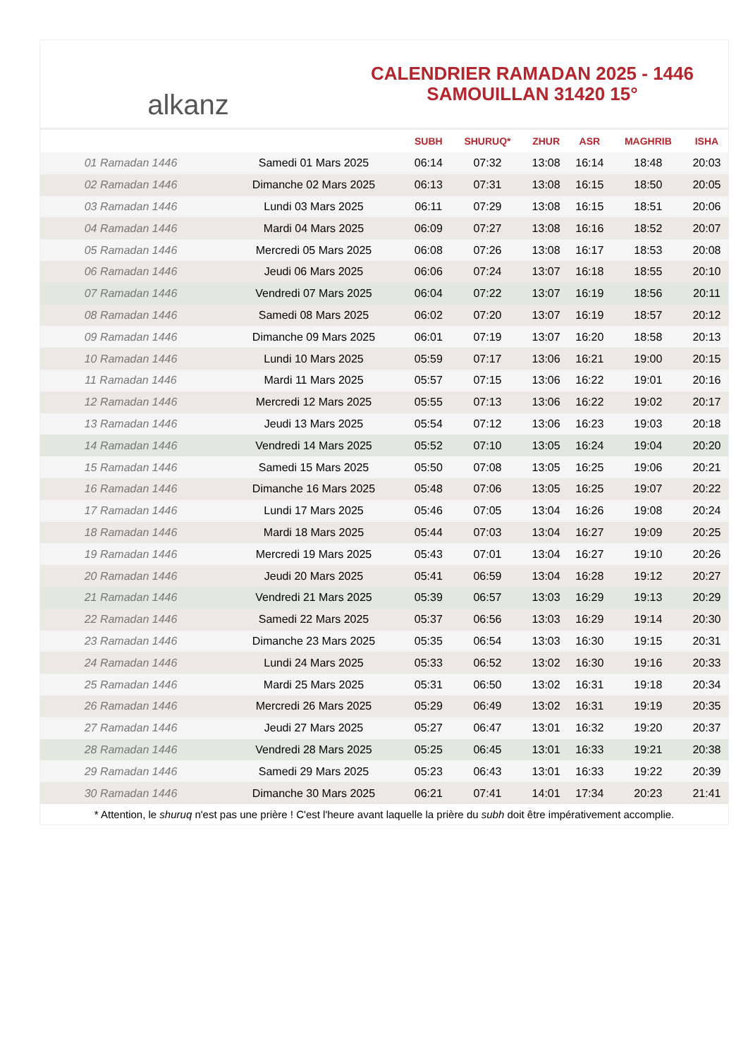alkanz
CALENDRIER RAMADAN 2025 - 1446
SAMOUILLAN 31420 15°
| | | SUBH | SHURUQ* | ZHUR | ASR | MAGHRIB | ISHA |
| --- | --- | --- | --- | --- | --- | --- | --- |
| 01 Ramadan 1446 | Samedi 01 Mars 2025 | 06:14 | 07:32 | 13:08 | 16:14 | 18:48 | 20:03 |
| 02 Ramadan 1446 | Dimanche 02 Mars 2025 | 06:13 | 07:31 | 13:08 | 16:15 | 18:50 | 20:05 |
| 03 Ramadan 1446 | Lundi 03 Mars 2025 | 06:11 | 07:29 | 13:08 | 16:15 | 18:51 | 20:06 |
| 04 Ramadan 1446 | Mardi 04 Mars 2025 | 06:09 | 07:27 | 13:08 | 16:16 | 18:52 | 20:07 |
| 05 Ramadan 1446 | Mercredi 05 Mars 2025 | 06:08 | 07:26 | 13:08 | 16:17 | 18:53 | 20:08 |
| 06 Ramadan 1446 | Jeudi 06 Mars 2025 | 06:06 | 07:24 | 13:07 | 16:18 | 18:55 | 20:10 |
| 07 Ramadan 1446 | Vendredi 07 Mars 2025 | 06:04 | 07:22 | 13:07 | 16:19 | 18:56 | 20:11 |
| 08 Ramadan 1446 | Samedi 08 Mars 2025 | 06:02 | 07:20 | 13:07 | 16:19 | 18:57 | 20:12 |
| 09 Ramadan 1446 | Dimanche 09 Mars 2025 | 06:01 | 07:19 | 13:07 | 16:20 | 18:58 | 20:13 |
| 10 Ramadan 1446 | Lundi 10 Mars 2025 | 05:59 | 07:17 | 13:06 | 16:21 | 19:00 | 20:15 |
| 11 Ramadan 1446 | Mardi 11 Mars 2025 | 05:57 | 07:15 | 13:06 | 16:22 | 19:01 | 20:16 |
| 12 Ramadan 1446 | Mercredi 12 Mars 2025 | 05:55 | 07:13 | 13:06 | 16:22 | 19:02 | 20:17 |
| 13 Ramadan 1446 | Jeudi 13 Mars 2025 | 05:54 | 07:12 | 13:06 | 16:23 | 19:03 | 20:18 |
| 14 Ramadan 1446 | Vendredi 14 Mars 2025 | 05:52 | 07:10 | 13:05 | 16:24 | 19:04 | 20:20 |
| 15 Ramadan 1446 | Samedi 15 Mars 2025 | 05:50 | 07:08 | 13:05 | 16:25 | 19:06 | 20:21 |
| 16 Ramadan 1446 | Dimanche 16 Mars 2025 | 05:48 | 07:06 | 13:05 | 16:25 | 19:07 | 20:22 |
| 17 Ramadan 1446 | Lundi 17 Mars 2025 | 05:46 | 07:05 | 13:04 | 16:26 | 19:08 | 20:24 |
| 18 Ramadan 1446 | Mardi 18 Mars 2025 | 05:44 | 07:03 | 13:04 | 16:27 | 19:09 | 20:25 |
| 19 Ramadan 1446 | Mercredi 19 Mars 2025 | 05:43 | 07:01 | 13:04 | 16:27 | 19:10 | 20:26 |
| 20 Ramadan 1446 | Jeudi 20 Mars 2025 | 05:41 | 06:59 | 13:04 | 16:28 | 19:12 | 20:27 |
| 21 Ramadan 1446 | Vendredi 21 Mars 2025 | 05:39 | 06:57 | 13:03 | 16:29 | 19:13 | 20:29 |
| 22 Ramadan 1446 | Samedi 22 Mars 2025 | 05:37 | 06:56 | 13:03 | 16:29 | 19:14 | 20:30 |
| 23 Ramadan 1446 | Dimanche 23 Mars 2025 | 05:35 | 06:54 | 13:03 | 16:30 | 19:15 | 20:31 |
| 24 Ramadan 1446 | Lundi 24 Mars 2025 | 05:33 | 06:52 | 13:02 | 16:30 | 19:16 | 20:33 |
| 25 Ramadan 1446 | Mardi 25 Mars 2025 | 05:31 | 06:50 | 13:02 | 16:31 | 19:18 | 20:34 |
| 26 Ramadan 1446 | Mercredi 26 Mars 2025 | 05:29 | 06:49 | 13:02 | 16:31 | 19:19 | 20:35 |
| 27 Ramadan 1446 | Jeudi 27 Mars 2025 | 05:27 | 06:47 | 13:01 | 16:32 | 19:20 | 20:37 |
| 28 Ramadan 1446 | Vendredi 28 Mars 2025 | 05:25 | 06:45 | 13:01 | 16:33 | 19:21 | 20:38 |
| 29 Ramadan 1446 | Samedi 29 Mars 2025 | 05:23 | 06:43 | 13:01 | 16:33 | 19:22 | 20:39 |
| 30 Ramadan 1446 | Dimanche 30 Mars 2025 | 06:21 | 07:41 | 14:01 | 17:34 | 20:23 | 21:41 |
* Attention, le shuruq n'est pas une prière ! C'est l'heure avant laquelle la prière du subh doit être impérativement accomplie.